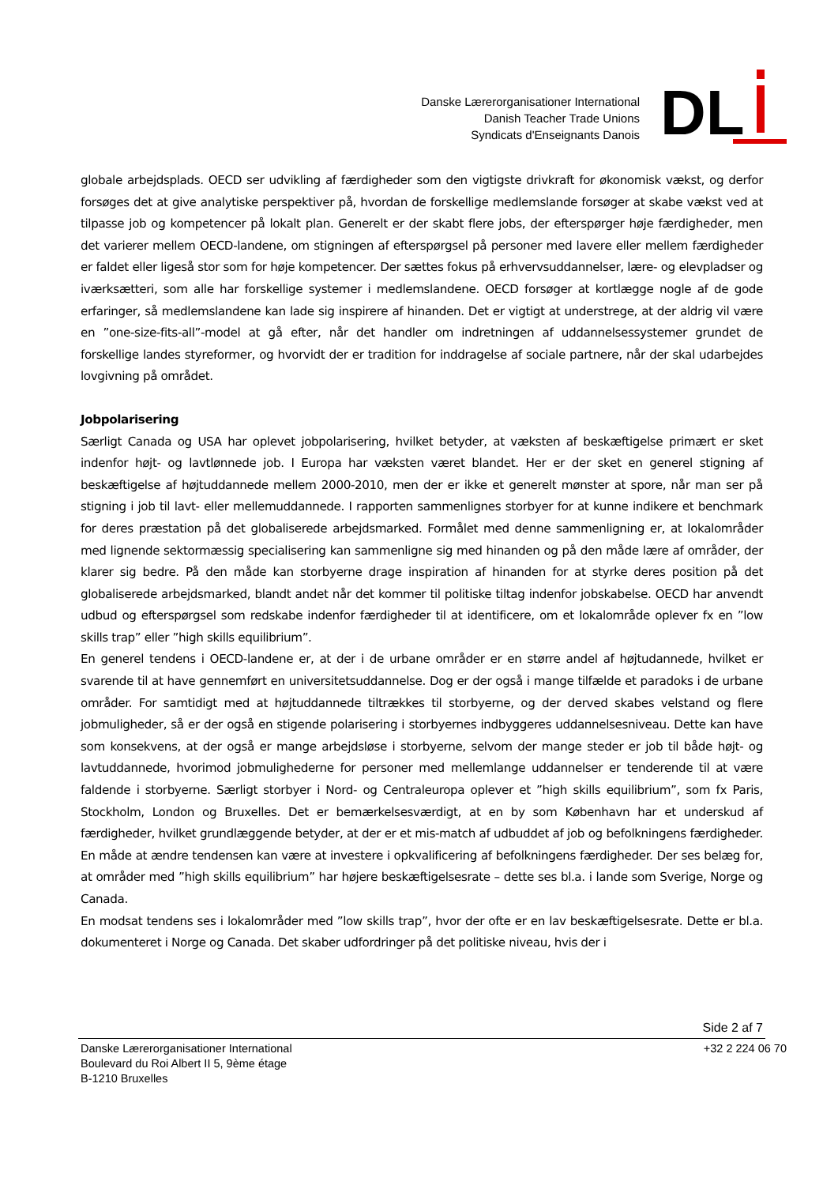Danske Lærerorganisationer International
Danish Teacher Trade Unions
Syndicats d'Enseignants Danois
DL
globale arbejdsplads. OECD ser udvikling af færdigheder som den vigtigste drivkraft for økonomisk vækst, og derfor forsøges det at give analytiske perspektiver på, hvordan de forskellige medlemslande forsøger at skabe vækst ved at tilpasse job og kompetencer på lokalt plan. Generelt er der skabt flere jobs, der efterspørger høje færdigheder, men det varierer mellem OECD-landene, om stigningen af efterspørgsel på personer med lavere eller mellem færdigheder er faldet eller ligeså stor som for høje kompetencer. Der sættes fokus på erhvervsuddannelser, lære- og elevpladser og iværksætteri, som alle har forskellige systemer i medlemslandene. OECD forsøger at kortlægge nogle af de gode erfaringer, så medlemslandene kan lade sig inspirere af hinanden. Det er vigtigt at understrege, at der aldrig vil være en ”one-size-fits-all”-model at gå efter, når det handler om indretningen af uddannelsessystemer grundet de forskellige landes styreformer, og hvorvidt der er tradition for inddragelse af sociale partnere, når der skal udarbejdes lovgivning på området.
Jobpolarisering
Særligt Canada og USA har oplevet jobpolarisering, hvilket betyder, at væksten af beskæftigelse primært er sket indenfor højt- og lavtlønnede job. I Europa har væksten været blandet. Her er der sket en generel stigning af beskæftigelse af højtuddannede mellem 2000-2010, men der er ikke et generelt mønster at spore, når man ser på stigning i job til lavt- eller mellemuddannede. I rapporten sammenlignes storbyer for at kunne indikere et benchmark for deres præstation på det globaliserede arbejdsmarked. Formålet med denne sammenligning er, at lokalområder med lignende sektormæssig specialisering kan sammenligne sig med hinanden og på den måde lære af områder, der klarer sig bedre. På den måde kan storbyerne drage inspiration af hinanden for at styrke deres position på det globaliserede arbejdsmarked, blandt andet når det kommer til politiske tiltag indenfor jobskabelse. OECD har anvendt udbud og efterspørgsel som redskabe indenfor færdigheder til at identificere, om et lokalområde oplever fx en ”low skills trap” eller ”high skills equilibrium”.
En generel tendens i OECD-landene er, at der i de urbane områder er en større andel af højtudannede, hvilket er svarende til at have gennemført en universitetsuddannelse. Dog er der også i mange tilfælde et paradoks i de urbane områder. For samtidigt med at højtuddannede tiltrækkes til storbyerne, og der derved skabes velstand og flere jobmuligheder, så er der også en stigende polarisering i storbyernes indbyggeres uddannelsesniveau. Dette kan have som konsekvens, at der også er mange arbejdsløse i storbyerne, selvom der mange steder er job til både højt- og lavtuddannede, hvorimod jobmulighederne for personer med mellemlange uddannelser er tenderende til at være faldende i storbyerne. Særligt storbyer i Nord- og Centraleuropa oplever et ”high skills equilibrium”, som fx Paris, Stockholm, London og Bruxelles. Det er bemærkelsesværdigt, at en by som København har et underskud af færdigheder, hvilket grundlæggende betyder, at der er et mis-match af udbuddet af job og befolkningens færdigheder. En måde at ændre tendensen kan være at investere i opkvalificering af befolkningens færdigheder. Der ses belæg for, at områder med ”high skills equilibrium” har højere beskæftigelsesrate – dette ses bl.a. i lande som Sverige, Norge og Canada.
En modsat tendens ses i lokalområder med ”low skills trap”, hvor der ofte er en lav beskæftigelsesrate. Dette er bl.a. dokumenteret i Norge og Canada. Det skaber udfordringer på det politiske niveau, hvis der i
Side 2 af 7
Danske Lærerorganisationer International
Boulevard du Roi Albert II 5, 9ème étage
B-1210 Bruxelles
+32 2 224 06 70